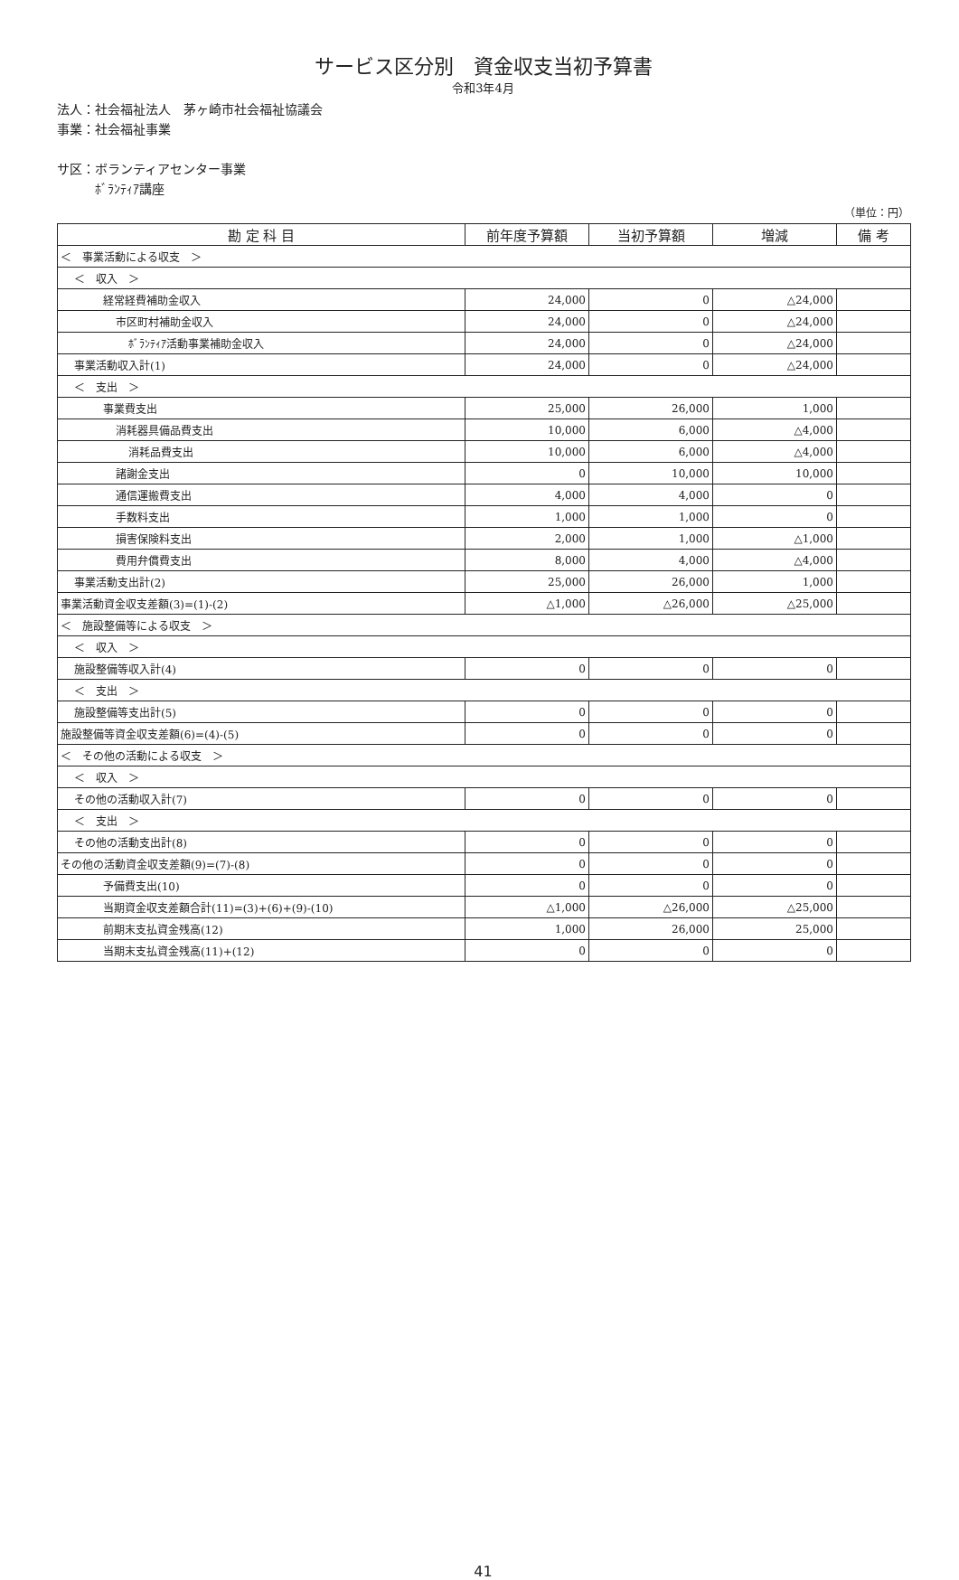サービス区分別　資金収支当初予算書
令和3年4月
法人：社会福祉法人　茅ヶ崎市社会福祉協議会
事業：社会福祉事業
サ区：ボランティアセンター事業
　　　ﾎﾞﾗﾝﾃｨｱ講座
（単位：円）
| 勘 定 科 目 | 前年度予算額 | 当初予算額 | 増減 | 備 考 |
| --- | --- | --- | --- | --- |
| ＜ 事業活動による収支 ＞ | | | | |
| ＜ 収入 ＞ | | | | |
| 経常経費補助金収入 | 24,000 | 0 | △24,000 | |
| 市区町村補助金収入 | 24,000 | 0 | △24,000 | |
| ﾎﾞﾗﾝﾃｨｱ活動事業補助金収入 | 24,000 | 0 | △24,000 | |
| 事業活動収入計(1) | 24,000 | 0 | △24,000 | |
| ＜ 支出 ＞ | | | | |
| 事業費支出 | 25,000 | 26,000 | 1,000 | |
| 消耗器具備品費支出 | 10,000 | 6,000 | △4,000 | |
| 消耗品費支出 | 10,000 | 6,000 | △4,000 | |
| 諸謝金支出 | 0 | 10,000 | 10,000 | |
| 通信運搬費支出 | 4,000 | 4,000 | 0 | |
| 手数料支出 | 1,000 | 1,000 | 0 | |
| 損害保険料支出 | 2,000 | 1,000 | △1,000 | |
| 費用弁償費支出 | 8,000 | 4,000 | △4,000 | |
| 事業活動支出計(2) | 25,000 | 26,000 | 1,000 | |
| 事業活動資金収支差額(3)=(1)-(2) | △1,000 | △26,000 | △25,000 | |
| ＜ 施設整備等による収支 ＞ | | | | |
| ＜ 収入 ＞ | | | | |
| 施設整備等収入計(4) | 0 | 0 | 0 | |
| ＜ 支出 ＞ | | | | |
| 施設整備等支出計(5) | 0 | 0 | 0 | |
| 施設整備等資金収支差額(6)=(4)-(5) | 0 | 0 | 0 | |
| ＜ その他の活動による収支 ＞ | | | | |
| ＜ 収入 ＞ | | | | |
| その他の活動収入計(7) | 0 | 0 | 0 | |
| ＜ 支出 ＞ | | | | |
| その他の活動支出計(8) | 0 | 0 | 0 | |
| その他の活動資金収支差額(9)=(7)-(8) | 0 | 0 | 0 | |
| 予備費支出(10) | 0 | 0 | 0 | |
| 当期資金収支差額合計(11)=(3)+(6)+(9)-(10) | △1,000 | △26,000 | △25,000 | |
| 前期末支払資金残高(12) | 1,000 | 26,000 | 25,000 | |
| 当期末支払資金残高(11)+(12) | 0 | 0 | 0 | |
41